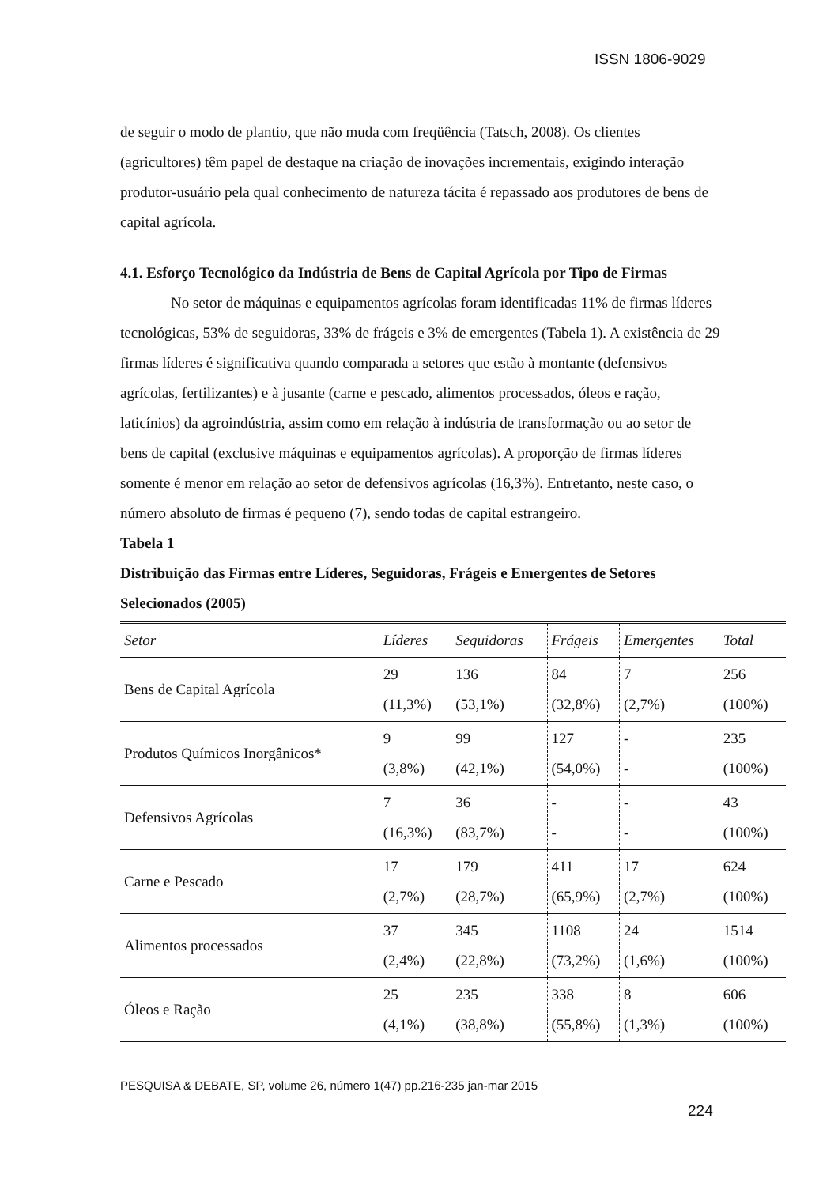ISSN 1806-9029
de seguir o modo de plantio, que não muda com freqüência (Tatsch, 2008). Os clientes (agricultores) têm papel de destaque na criação de inovações incrementais, exigindo interação produtor-usuário pela qual conhecimento de natureza tácita é repassado aos produtores de bens de capital agrícola.
4.1. Esforço Tecnológico da Indústria de Bens de Capital Agrícola por Tipo de Firmas
No setor de máquinas e equipamentos agrícolas foram identificadas 11% de firmas líderes tecnológicas, 53% de seguidoras, 33% de frágeis e 3% de emergentes (Tabela 1). A existência de 29 firmas líderes é significativa quando comparada a setores que estão à montante (defensivos agrícolas, fertilizantes) e à jusante (carne e pescado, alimentos processados, óleos e ração, laticínios) da agroindústria, assim como em relação à indústria de transformação ou ao setor de bens de capital (exclusive máquinas e equipamentos agrícolas). A proporção de firmas líderes somente é menor em relação ao setor de defensivos agrícolas (16,3%). Entretanto, neste caso, o número absoluto de firmas é pequeno (7), sendo todas de capital estrangeiro.
Tabela 1
Distribuição das Firmas entre Líderes, Seguidoras, Frágeis e Emergentes de Setores Selecionados (2005)
| Setor | Líderes | Seguidoras | Frágeis | Emergentes | Total |
| --- | --- | --- | --- | --- | --- |
| Bens de Capital Agrícola | 29 (11,3%) | 136 (53,1%) | 84 (32,8%) | 7 (2,7%) | 256 (100%) |
| Produtos Químicos Inorgânicos* | 9 (3,8%) | 99 (42,1%) | 127 (54,0%) | - - | 235 (100%) |
| Defensivos Agrícolas | 7 (16,3%) | 36 (83,7%) | - - | - - | 43 (100%) |
| Carne e Pescado | 17 (2,7%) | 179 (28,7%) | 411 (65,9%) | 17 (2,7%) | 624 (100%) |
| Alimentos processados | 37 (2,4%) | 345 (22,8%) | 1108 (73,2%) | 24 (1,6%) | 1514 (100%) |
| Óleos e Ração | 25 (4,1%) | 235 (38,8%) | 338 (55,8%) | 8 (1,3%) | 606 (100%) |
PESQUISA & DEBATE, SP, volume 26, número 1(47) pp.216-235 jan-mar 2015
224